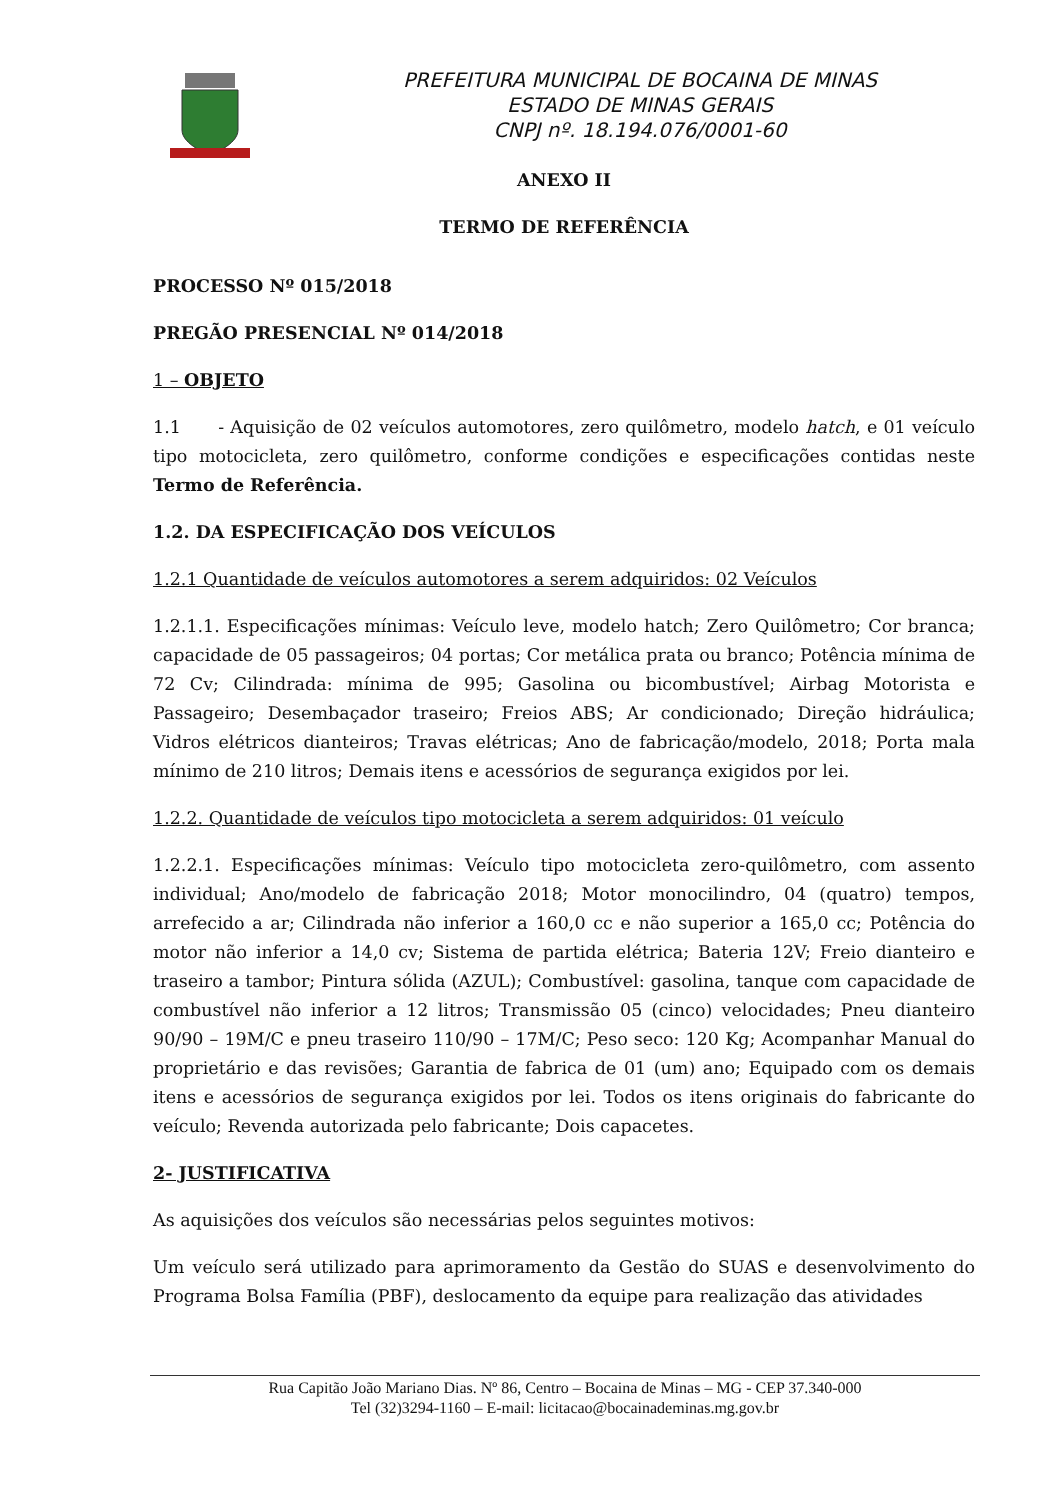PREFEITURA MUNICIPAL DE BOCAINA DE MINAS
ESTADO DE MINAS GERAIS
CNPJ nº. 18.194.076/0001-60
ANEXO II
TERMO DE REFERÊNCIA
PROCESSO Nº 015/2018
PREGÃO PRESENCIAL Nº 014/2018
1 – OBJETO
1.1 - Aquisição de 02 veículos automotores, zero quilômetro, modelo hatch, e 01 veículo tipo motocicleta, zero quilômetro, conforme condições e especificações contidas neste Termo de Referência.
1.2. DA ESPECIFICAÇÃO DOS VEÍCULOS
1.2.1 Quantidade de veículos automotores a serem adquiridos: 02 Veículos
1.2.1.1. Especificações mínimas: Veículo leve, modelo hatch; Zero Quilômetro; Cor branca; capacidade de 05 passageiros; 04 portas; Cor metálica prata ou branco; Potência mínima de 72 Cv; Cilindrada: mínima de 995; Gasolina ou bicombustível; Airbag Motorista e Passageiro; Desembaçador traseiro; Freios ABS; Ar condicionado; Direção hidráulica; Vidros elétricos dianteiros; Travas elétricas; Ano de fabricação/modelo, 2018; Porta mala mínimo de 210 litros; Demais itens e acessórios de segurança exigidos por lei.
1.2.2. Quantidade de veículos tipo motocicleta a serem adquiridos: 01 veículo
1.2.2.1. Especificações mínimas: Veículo tipo motocicleta zero-quilômetro, com assento individual; Ano/modelo de fabricação 2018; Motor monocilindro, 04 (quatro) tempos, arrefecido a ar; Cilindrada não inferior a 160,0 cc e não superior a 165,0 cc; Potência do motor não inferior a 14,0 cv; Sistema de partida elétrica; Bateria 12V; Freio dianteiro e traseiro a tambor; Pintura sólida (AZUL); Combustível: gasolina, tanque com capacidade de combustível não inferior a 12 litros; Transmissão 05 (cinco) velocidades; Pneu dianteiro 90/90 – 19M/C e pneu traseiro 110/90 – 17M/C; Peso seco: 120 Kg; Acompanhar Manual do proprietário e das revisões; Garantia de fabrica de 01 (um) ano; Equipado com os demais itens e acessórios de segurança exigidos por lei. Todos os itens originais do fabricante do veículo; Revenda autorizada pelo fabricante; Dois capacetes.
2- JUSTIFICATIVA
As aquisições dos veículos são necessárias pelos seguintes motivos:
Um veículo será utilizado para aprimoramento da Gestão do SUAS e desenvolvimento do Programa Bolsa Família (PBF), deslocamento da equipe para realização das atividades
Rua Capitão João Mariano Dias. Nº 86, Centro – Bocaina de Minas – MG - CEP 37.340-000
Tel (32)3294-1160 – E-mail: licitacao@bocainademinas.mg.gov.br